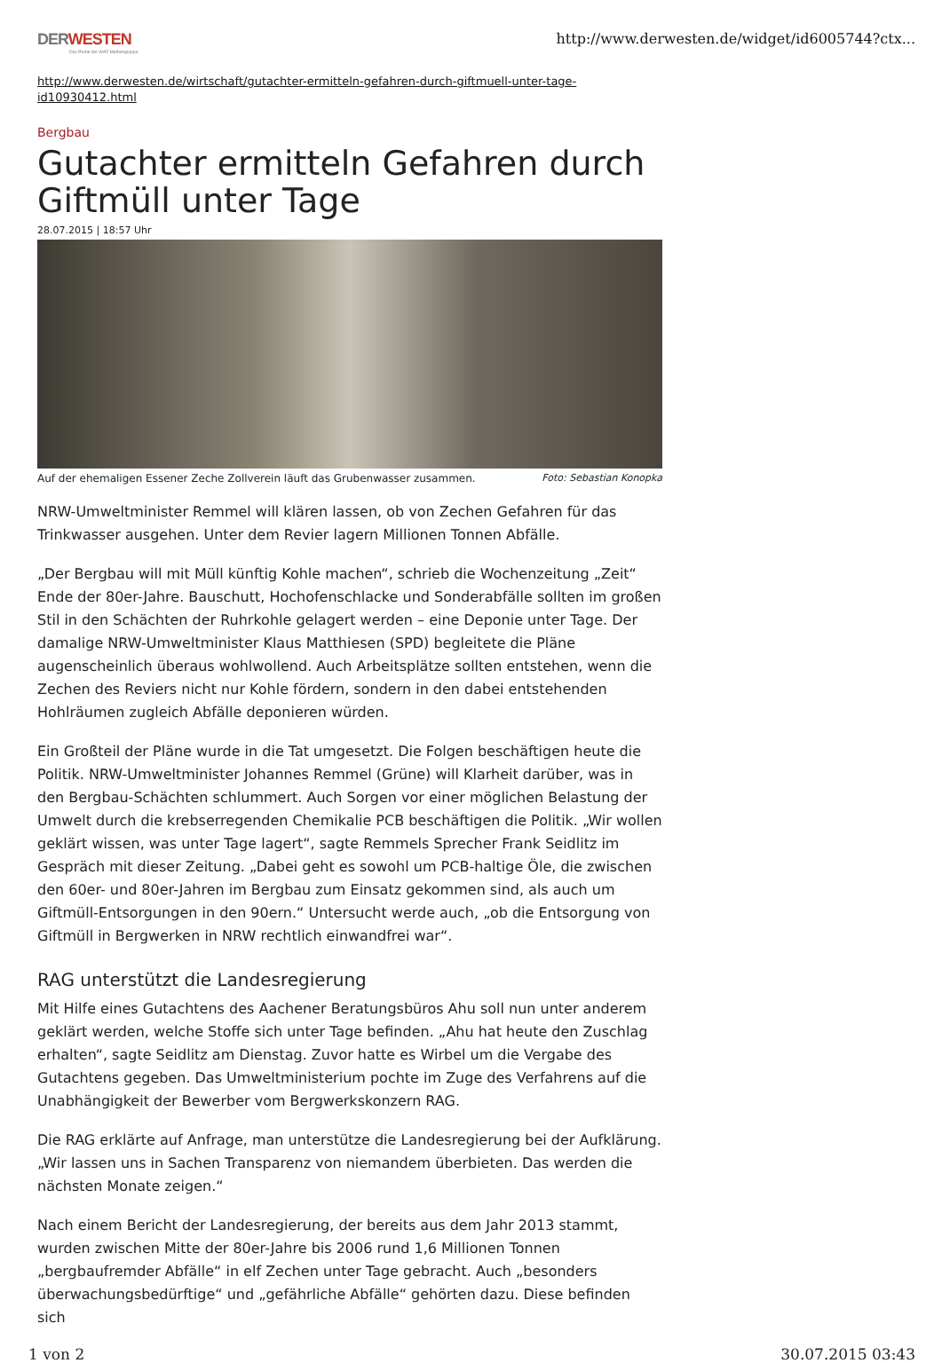DERWESTEN
Das Portal der WAZ Mediengruppe
http://www.derwesten.de/widget/id6005744?ctx...
http://www.derwesten.de/wirtschaft/gutachter-ermitteln-gefahren-durch-giftmuell-unter-tage-id10930412.html
Bergbau
Gutachter ermitteln Gefahren durch Giftmüll unter Tage
28.07.2015 | 18:57 Uhr
Auf der ehemaligen Essener Zeche Zollverein läuft das Grubenwasser zusammen. Foto: Sebastian Konopka
NRW-Umweltminister Remmel will klären lassen, ob von Zechen Gefahren für das Trinkwasser ausgehen. Unter dem Revier lagern Millionen Tonnen Abfälle.
„Der Bergbau will mit Müll künftig Kohle machen“, schrieb die Wochenzeitung „Zeit“ Ende der 80er-Jahre. Bauschutt, Hochofenschlacke und Sonderabfälle sollten im großen Stil in den Schächten der Ruhrkohle gelagert werden – eine Deponie unter Tage. Der damalige NRW-Umweltminister Klaus Matthiesen (SPD) begleitete die Pläne augenscheinlich überaus wohlwollend. Auch Arbeitsplätze sollten entstehen, wenn die Zechen des Reviers nicht nur Kohle fördern, sondern in den dabei entstehenden Hohlräumen zugleich Abfälle deponieren würden.
Ein Großteil der Pläne wurde in die Tat umgesetzt. Die Folgen beschäftigen heute die Politik. NRW-Umweltminister Johannes Remmel (Grüne) will Klarheit darüber, was in den Bergbau-Schächten schlummert. Auch Sorgen vor einer möglichen Belastung der Umwelt durch die krebserregenden Chemikalie PCB beschäftigen die Politik. „Wir wollen geklärt wissen, was unter Tage lagert“, sagte Remmels Sprecher Frank Seidlitz im Gespräch mit dieser Zeitung. „Dabei geht es sowohl um PCB-haltige Öle, die zwischen den 60er- und 80er-Jahren im Bergbau zum Einsatz gekommen sind, als auch um Giftmüll-Entsorgungen in den 90ern.“ Untersucht werde auch, „ob die Entsorgung von Giftmüll in Bergwerken in NRW rechtlich einwandfrei war“.
RAG unterstützt die Landesregierung
Mit Hilfe eines Gutachtens des Aachener Beratungsbüros Ahu soll nun unter anderem geklärt werden, welche Stoffe sich unter Tage befinden. „Ahu hat heute den Zuschlag erhalten“, sagte Seidlitz am Dienstag. Zuvor hatte es Wirbel um die Vergabe des Gutachtens gegeben. Das Umweltministerium pochte im Zuge des Verfahrens auf die Unabhängigkeit der Bewerber vom Bergwerkskonzern RAG.
Die RAG erklärte auf Anfrage, man unterstütze die Landesregierung bei der Aufklärung. „Wir lassen uns in Sachen Transparenz von niemandem überbieten. Das werden die nächsten Monate zeigen.“
Nach einem Bericht der Landesregierung, der bereits aus dem Jahr 2013 stammt, wurden zwischen Mitte der 80er-Jahre bis 2006 rund 1,6 Millionen Tonnen „bergbaufremder Abfälle“ in elf Zechen unter Tage gebracht. Auch „besonders überwachungsbedürftige“ und „gefährliche Abfälle“ gehörten dazu. Diese befinden sich
1 von 2 30.07.2015 03:43